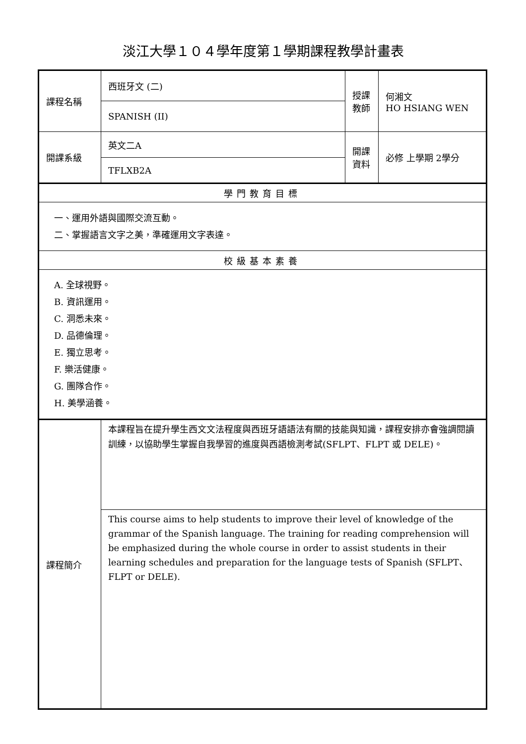淡江大學１０４學年度第１學期課程教學計畫表
| 課程名稱 | 西班牙文 (二) | 授課 教師 | 何湘文 HO HSIANG WEN |
| | SPANISH (II) | | |
| 開課系級 | 英文二A | 開課 資料 | 必修 上學期 2學分 |
| | TFLXB2A | | |
| 學門教育目標 | | | |
| 一、運用外語與國際交流互動。 二、掌握語言文字之美，準確運用文字表達。 | | | |
| 校級基本素養 | | | |
| A. 全球視野。 B. 資訊運用。 C. 洞悉未來。 D. 品德倫理。 E. 獨立思考。 F. 樂活健康。 G. 團隊合作。 H. 美學涵養。 | | | |
| 課程簡介 | 本課程旨在提升學生西文文法程度與西班牙語語法有關的技能與知識，課程安排亦會強調閱讀訓練，以協助學生掌握自我學習的進度與西語檢測考試(SFLPT、FLPT 或 DELE)。 | | |
| | This course aims to help students to improve their level of knowledge of the grammar of the Spanish language. The training for reading comprehension will be emphasized during the whole course in order to assist students in their learning schedules and preparation for the language tests of Spanish (SFLPT、FLPT or DELE). | | |